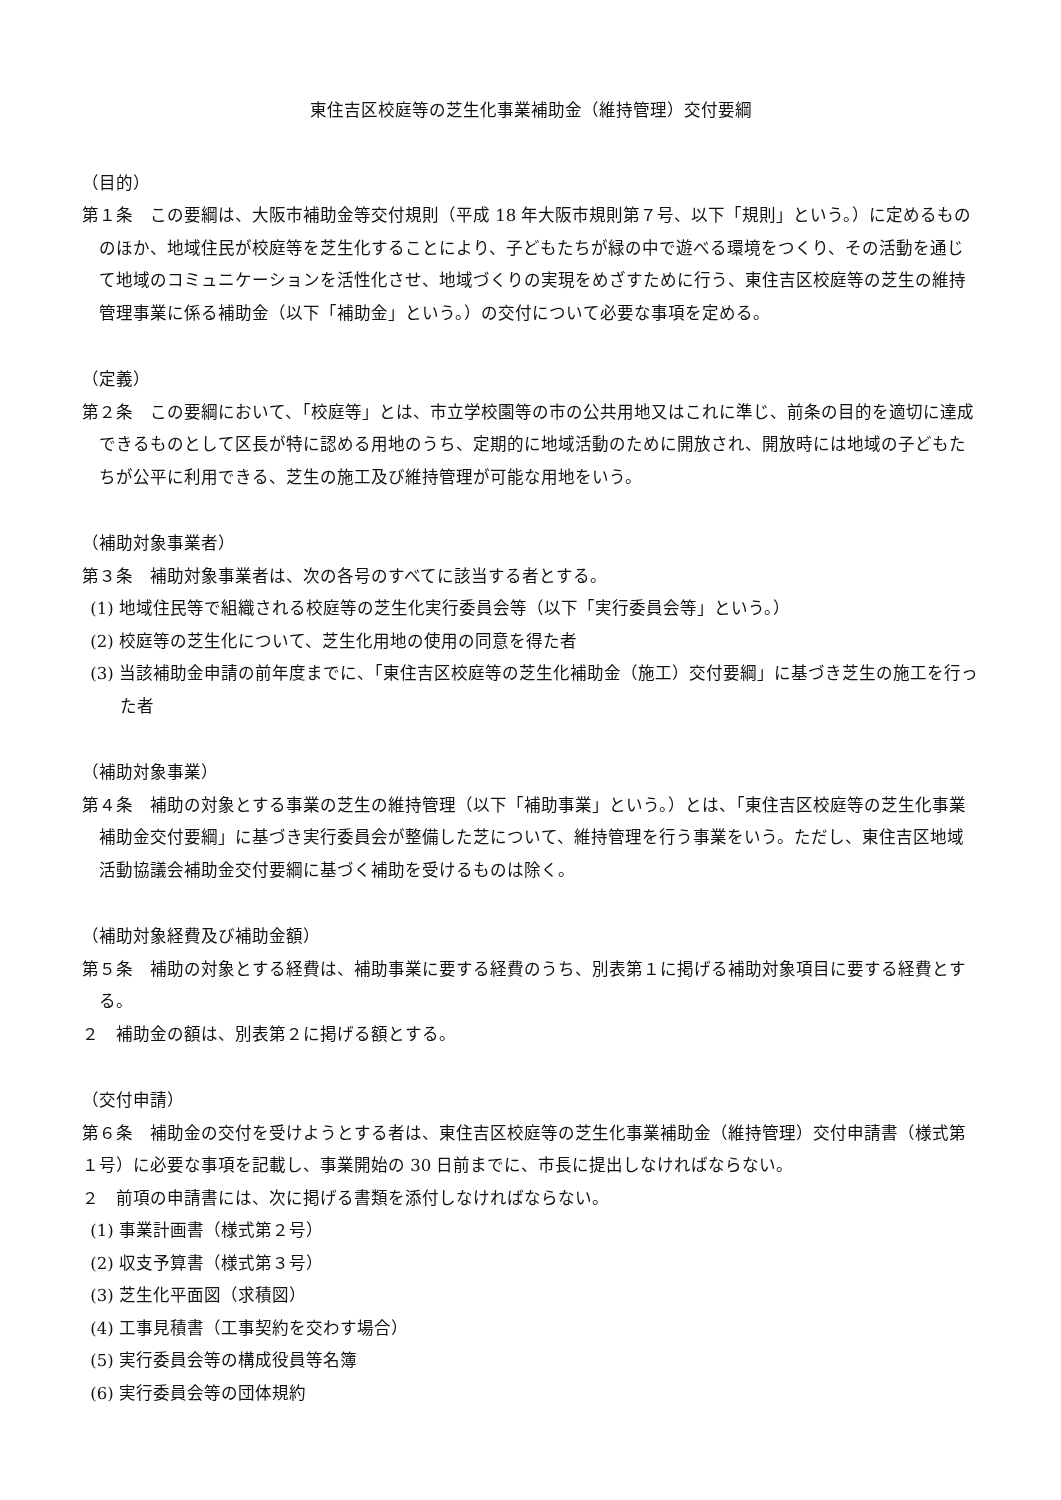東住吉区校庭等の芝生化事業補助金（維持管理）交付要綱
（目的）
第１条　この要綱は、大阪市補助金等交付規則（平成 18 年大阪市規則第７号、以下「規則」という。）に定めるもののほか、地域住民が校庭等を芝生化することにより、子どもたちが緑の中で遊べる環境をつくり、その活動を通じて地域のコミュニケーションを活性化させ、地域づくりの実現をめざすために行う、東住吉区校庭等の芝生の維持管理事業に係る補助金（以下「補助金」という。）の交付について必要な事項を定める。
（定義）
第２条　この要綱において、「校庭等」とは、市立学校園等の市の公共用地又はこれに準じ、前条の目的を適切に達成できるものとして区長が特に認める用地のうち、定期的に地域活動のために開放され、開放時には地域の子どもたちが公平に利用できる、芝生の施工及び維持管理が可能な用地をいう。
（補助対象事業者）
第３条　補助対象事業者は、次の各号のすべてに該当する者とする。
(1) 地域住民等で組織される校庭等の芝生化実行委員会等（以下「実行委員会等」という。）
(2) 校庭等の芝生化について、芝生化用地の使用の同意を得た者
(3) 当該補助金申請の前年度までに、「東住吉区校庭等の芝生化補助金（施工）交付要綱」に基づき芝生の施工を行った者
（補助対象事業）
第４条　補助の対象とする事業の芝生の維持管理（以下「補助事業」という。）とは、「東住吉区校庭等の芝生化事業補助金交付要綱」に基づき実行委員会が整備した芝について、維持管理を行う事業をいう。ただし、東住吉区地域活動協議会補助金交付要綱に基づく補助を受けるものは除く。
（補助対象経費及び補助金額）
第５条　補助の対象とする経費は、補助事業に要する経費のうち、別表第１に掲げる補助対象項目に要する経費とする。
２　補助金の額は、別表第２に掲げる額とする。
（交付申請）
第６条　補助金の交付を受けようとする者は、東住吉区校庭等の芝生化事業補助金（維持管理）交付申請書（様式第１号）に必要な事項を記載し、事業開始の 30 日前までに、市長に提出しなければならない。
２　前項の申請書には、次に掲げる書類を添付しなければならない。
(1) 事業計画書（様式第２号）
(2) 収支予算書（様式第３号）
(3) 芝生化平面図（求積図）
(4) 工事見積書（工事契約を交わす場合）
(5) 実行委員会等の構成役員等名簿
(6) 実行委員会等の団体規約